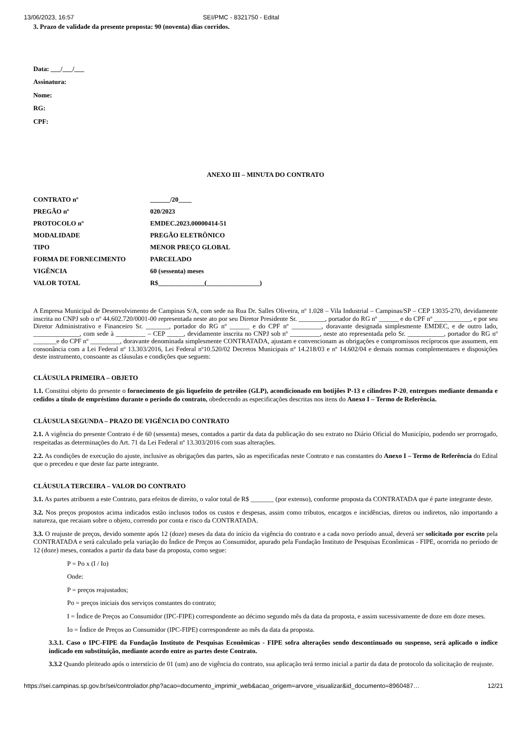13/06/2023, 16:57 SEI/PMC - 8321750 - Edital
3. Prazo de validade da presente proposta: 90 (noventa) dias corridos.
Data: ___/___/___
Assinatura:
Nome:
RG:
CPF:
ANEXO III – MINUTA DO CONTRATO
| CONTRATO nº | ______/20____ |
| PREGÃO nº | 020/2023 |
| PROTOCOLO nº | EMDEC.2023.00000414-51 |
| MODALIDADE | PREGÃO ELETRÔNICO |
| TIPO | MENOR PREÇO GLOBAL |
| FORMA DE FORNECIMENTO | PARCELADO |
| VIGÊNCIA | 60 (sessenta) meses |
| VALOR TOTAL | R$______________(________________) |
A Empresa Municipal de Desenvolvimento de Campinas S/A, com sede na Rua Dr. Salles Oliveira, nº 1.028 – Vila Industrial – Campinas/SP – CEP 13035-270, devidamente inscrita no CNPJ sob o nº 44.602.720/0001-00 representada neste ato por seu Diretor Presidente Sr. ________, portador do RG nº ______ e do CPF nº ___________, e por seu Diretor Administrativo e Financeiro Sr. _______, portador do RG nº ______ e do CPF nº _________, doravante designada simplesmente EMDEC, e de outro lado, ______________, com sede à _________ – CEP _____, devidamente inscrita no CNPJ sob nº _________, neste ato representada pelo Sr. ___________, portador do RG nº _______e do CPF nº _________, doravante denominada simplesmente CONTRATADA, ajustam e convencionam as obrigações e compromissos recíprocos que assumem, em consonância com a Lei Federal nº 13.303/2016, Lei Federal nº10.520/02 Decretos Municipais nº 14.218/03 e nº 14.602/04 e demais normas complementares e disposições deste instrumento, consoante as cláusulas e condições que seguem:
CLÁUSULA PRIMEIRA – OBJETO
1.1. Constitui objeto do presente o fornecimento de gás liquefeito de petróleo (GLP), acondicionado em botijões P-13 e cilindros P-20, entregues mediante demanda e cedidos a título de empréstimo durante o período do contrato, obedecendo as especificações descritas nos itens do Anexo I – Termo de Referência.
CLÁUSULA SEGUNDA – PRAZO DE VIGÊNCIA DO CONTRATO
2.1. A vigência do presente Contrato é de 60 (sessenta) meses, contados a partir da data da publicação do seu extrato no Diário Oficial do Município, podendo ser prorrogado, respeitadas as determinações do Art. 71 da Lei Federal nº 13.303/2016 com suas alterações.
2.2. As condições de execução do ajuste, inclusive as obrigações das partes, são as especificadas neste Contrato e nas constantes do Anexo I – Termo de Referência do Edital que o precedeu e que deste faz parte integrante.
CLÁUSULA TERCEIRA – VALOR DO CONTRATO
3.1. As partes atribuem a este Contrato, para efeitos de direito, o valor total de R$ _______ (por extenso), conforme proposta da CONTRATADA que é parte integrante deste.
3.2. Nos preços propostos acima indicados estão inclusos todos os custos e despesas, assim como tributos, encargos e incidências, diretos ou indiretos, não importando a natureza, que recaiam sobre o objeto, correndo por conta e risco da CONTRATADA.
3.3. O reajuste de preços, devido somente após 12 (doze) meses da data do início da vigência do contrato e a cada novo período anual, deverá ser solicitado por escrito pela CONTRATADA e será calculado pela variação do Índice de Preços ao Consumidor, apurado pela Fundação Instituto de Pesquisas Econômicas - FIPE, ocorrida no período de 12 (doze) meses, contados a partir da data base da proposta, como segue:
P = Po x (I / Io)
Onde:
P = preços reajustados;
Po = preços iniciais dos serviços constantes do contrato;
I = Índice de Preços ao Consumidor (IPC-FIPE) correspondente ao décimo segundo mês da data da proposta, e assim sucessivamente de doze em doze meses.
Io = Índice de Preços ao Consumidor (IPC-FIPE) correspondente ao mês da data da proposta.
3.3.1. Caso o IPC-FIPE da Fundação Instituto de Pesquisas Econômicas - FIPE sofra alterações sendo descontinuado ou suspenso, será aplicado o índice indicado em substituição, mediante acordo entre as partes deste Contrato.
3.3.2 Quando pleiteado após o interstício de 01 (um) ano de vigência do contrato, sua aplicação terá termo inicial a partir da data de protocolo da solicitação de reajuste.
https://sei.campinas.sp.gov.br/sei/controlador.php?acao=documento_imprimir_web&acao_origem=arvore_visualizar&id_documento=8960487… 12/21